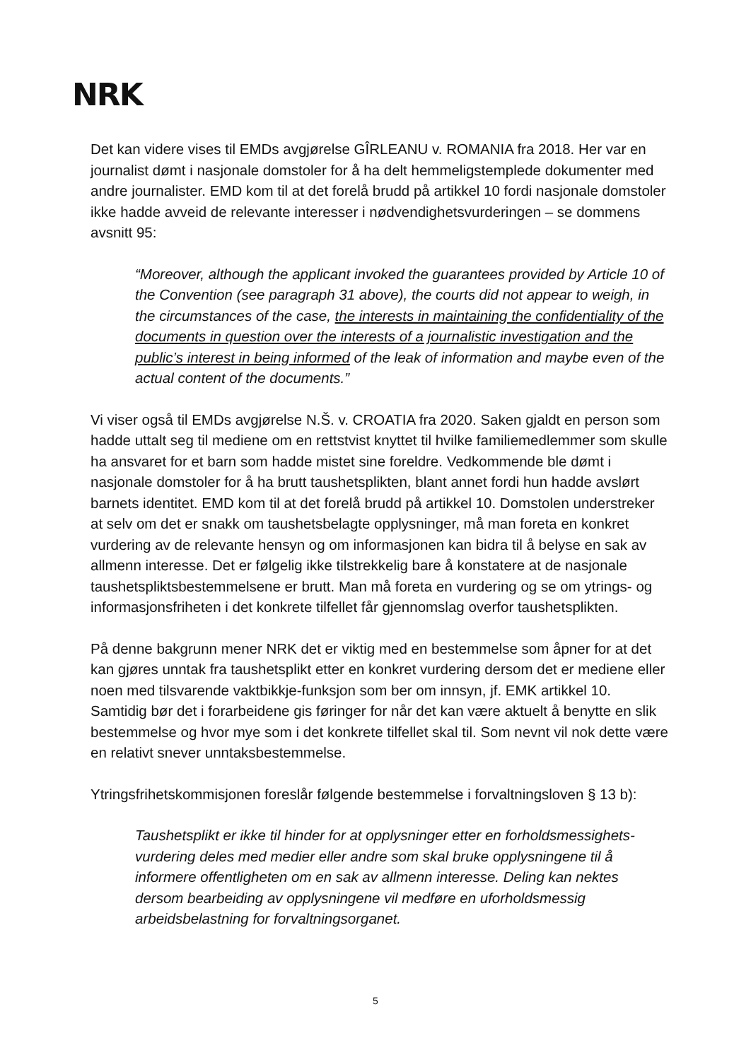NRK
Det kan videre vises til EMDs avgjørelse GÎRLEANU v. ROMANIA fra 2018. Her var en journalist dømt i nasjonale domstoler for å ha delt hemmeligstemplede dokumenter med andre journalister. EMD kom til at det forelå brudd på artikkel 10 fordi nasjonale domstoler ikke hadde avveid de relevante interesser i nødvendighetsvurderingen – se dommens avsnitt 95:
“Moreover, although the applicant invoked the guarantees provided by Article 10 of the Convention (see paragraph 31 above), the courts did not appear to weigh, in the circumstances of the case, the interests in maintaining the confidentiality of the documents in question over the interests of a journalistic investigation and the public’s interest in being informed of the leak of information and maybe even of the actual content of the documents.”
Vi viser også til EMDs avgjørelse N.Š. v. CROATIA fra 2020. Saken gjaldt en person som hadde uttalt seg til mediene om en rettstvist knyttet til hvilke familiemedlemmer som skulle ha ansvaret for et barn som hadde mistet sine foreldre. Vedkommende ble dømt i nasjonale domstoler for å ha brutt taushetsplikten, blant annet fordi hun hadde avslørt barnets identitet. EMD kom til at det forelå brudd på artikkel 10. Domstolen understreker at selv om det er snakk om taushetsbelagte opplysninger, må man foreta en konkret vurdering av de relevante hensyn og om informasjonen kan bidra til å belyse en sak av allmenn interesse. Det er følgelig ikke tilstrekkelig bare å konstatere at de nasjonale taushetspliktsbestemmelsene er brutt. Man må foreta en vurdering og se om ytrings- og informasjonsfriheten i det konkrete tilfellet får gjennomslag overfor taushetsplikten.
På denne bakgrunn mener NRK det er viktig med en bestemmelse som åpner for at det kan gjøres unntak fra taushetsplikt etter en konkret vurdering dersom det er mediene eller noen med tilsvarende vaktbikkje-funksjon som ber om innsyn, jf. EMK artikkel 10. Samtidig bør det i forarbeidene gis føringer for når det kan være aktuelt å benytte en slik bestemmelse og hvor mye som i det konkrete tilfellet skal til. Som nevnt vil nok dette være en relativt snever unntaksbestemmelse.
Ytringsfrihetskommisjonen foreslår følgende bestemmelse i forvaltningsloven § 13 b):
Taushetsplikt er ikke til hinder for at opplysninger etter en forholdsmessighets-vurdering deles med medier eller andre som skal bruke opplysningene til å informere offentligheten om en sak av allmenn interesse. Deling kan nektes dersom bearbeiding av opplysningene vil medføre en uforholdsmessig arbeidsbelastning for forvaltningsorganet.
5